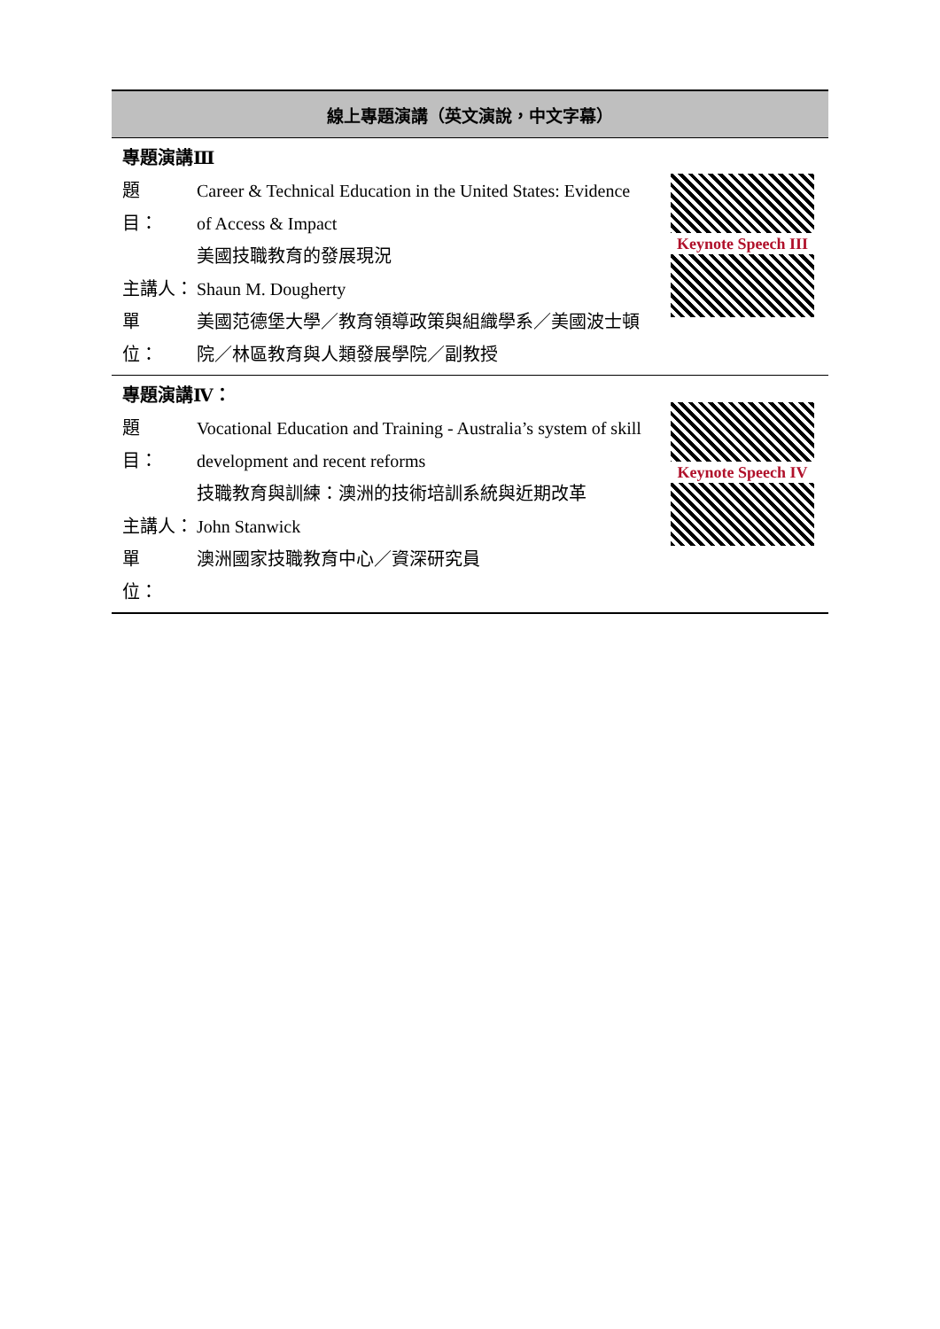| 線上專題演講（英文演說，中文字幕） | |
| --- | --- |
| 專題演講Ⅲ 題 目： Career & Technical Education in the United States: Evidence of Access & Impact 美國技職教育的發展現況 主講人： Shaun M. Dougherty 單 位： 美國范德堡大學／教育領導政策與組織學系／美國波士頓院／林區教育與人類發展學院／副教授 | Keynote Speech III |
| 專題演講Ⅳ： 題 目： Vocational Education and Training - Australia’s system of skill development and recent reforms 技職教育與訓練：澳洲的技術培訓系統與近期改革 主講人： John Stanwick 單 位： 澳洲國家技職教育中心／資深研究員 | Keynote Speech IV |